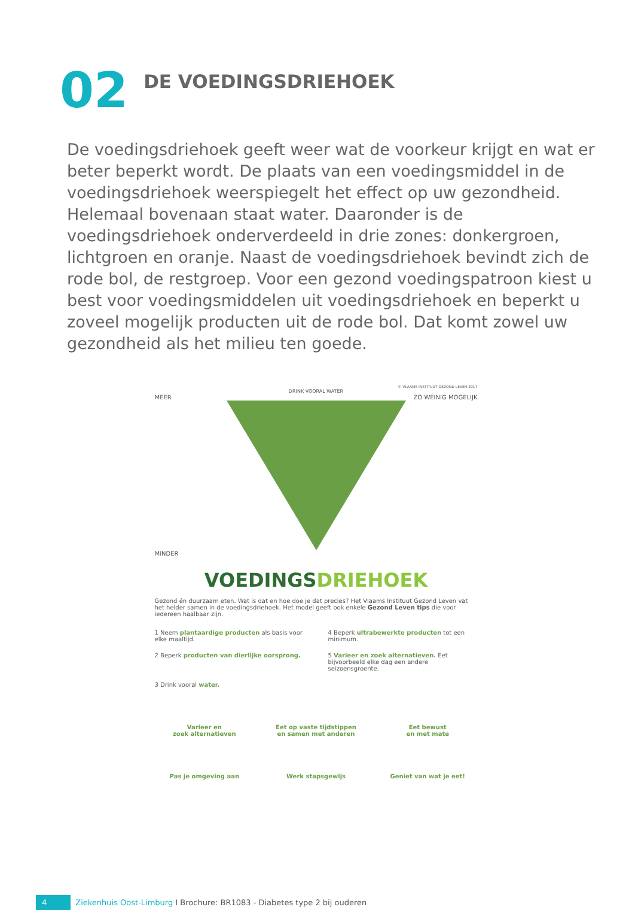02
DE VOEDINGSDRIEHOEK
De voedingsdriehoek geeft weer wat de voorkeur krijgt en wat er beter beperkt wordt. De plaats van een voedingsmiddel in de voedingsdriehoek weerspiegelt het effect op uw gezondheid. Helemaal bovenaan staat water. Daaronder is de voedingsdriehoek onderverdeeld in drie zones: donkergroen, lichtgroen en oranje. Naast de voedingsdriehoek bevindt zich de rode bol, de restgroep. Voor een gezond voedingspatroon kiest u best voor voedingsmiddelen uit voedingsdriehoek en beperkt u zoveel mogelijk producten uit de rode bol. Dat komt zowel uw gezondheid als het milieu ten goede.
© VLAAMS INSTITUUT GEZOND LEVEN 2017
DRINK VOORAL WATER
MEER ZO WEINIG MOGELIJK
MINDER
VOEDINGSDRIEHOEK
Gezond én duurzaam eten. Wat is dat en hoe doe je dat precies? Het Vlaams Instituut Gezond Leven vat het helder samen in de voedingsdriehoek. Het model geeft ook enkele Gezond Leven tips die voor iedereen haalbaar zijn.
1 Neem plantaardige producten als basis voor elke maaltijd.
4 Beperk ultrabewerkte producten tot een minimum.
2 Beperk producten van dierlijke oorsprong.
5 Varieer en zoek alternatieven. Eet bijvoorbeeld elke dag een andere seizoensgroente.
3 Drink vooral water.
Varieer en
zoek alternatieven
Eet op vaste tijdstippen
en samen met anderen
Eet bewust
en met mate
Pas je omgeving aan
Werk stapsgewijs
Geniet van wat je eet!
4 Ziekenhuis Oost-Limburg I Brochure: BR1083 - Diabetes type 2 bij ouderen